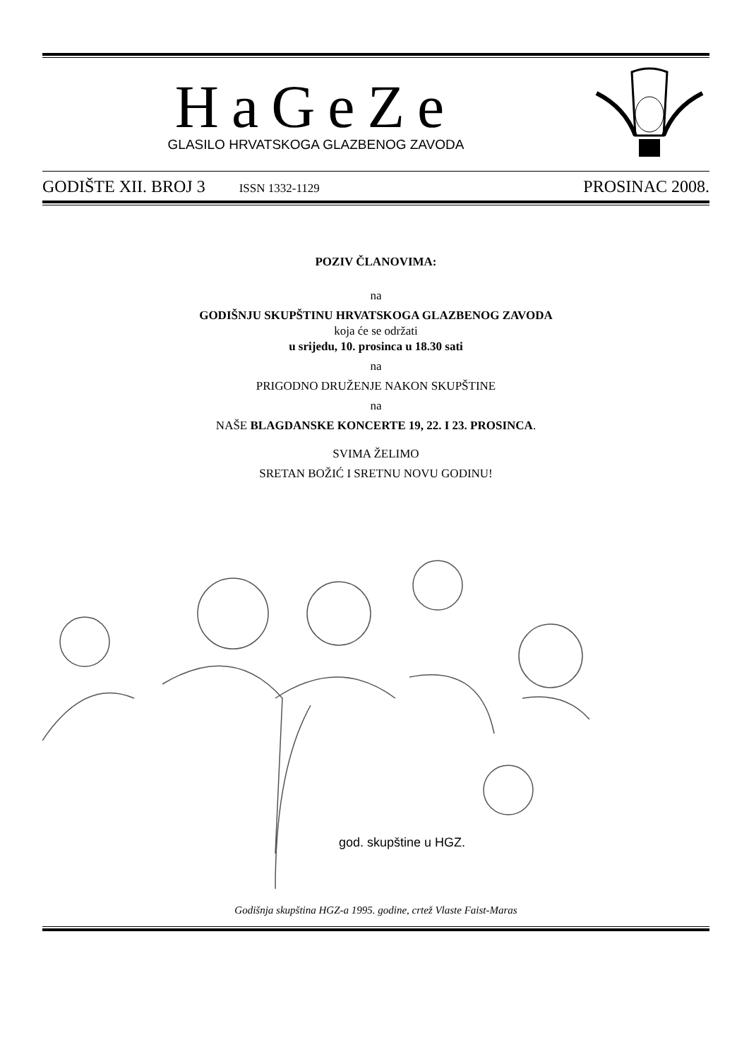HaGeZe
GLASILO HRVATSKOGA GLAZBENOG ZAVODA
GODIŠTE XII. BROJ 3 ISSN 1332-1129 PROSINAC 2008.
POZIV ČLANOVIMA:
na
GODIŠNJU SKUPŠTINU HRVATSKOGA GLAZBENOG ZAVODA
koja će se održati
u srijedu, 10. prosinca u 18.30 sati
na
PRIGODNO DRUŽENJE NAKON SKUPŠTINE
na
NAŠE BLAGDANSKE KONCERTE 19, 22. I 23. PROSINCA.
SVIMA ŽELIMO
SRETAN BOŽIĆ I SRETNU NOVU GODINU!
god. skupštine u HGZ.
Godišnja skupština HGZ-a 1995. godine, crtež Vlaste Faist-Maras